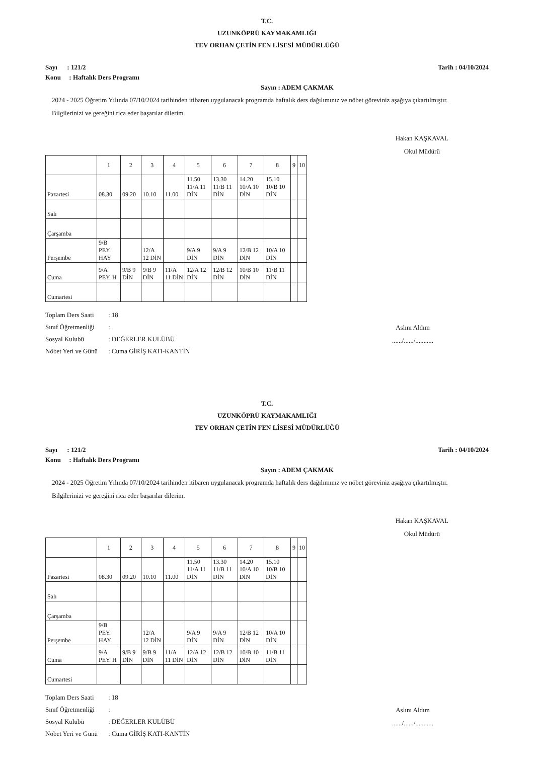T.C.
UZUNKÖPRÜ KAYMAKAMLIĞI
TEV ORHAN ÇETİN FEN LİSESİ MÜDÜRLÜĞÜ
Sayı : 121/2 Tarih : 04/10/2024
Konu : Haftalık Ders Programı
Sayın : ADEM ÇAKMAK
2024 - 2025 Öğretim Yılında 07/10/2024 tarihinden itibaren uygulanacak programda haftalık ders dağılımınız ve nöbet göreviniz aşağıya çıkartılmıştır.
Bilgilerinizi ve gereğini rica eder başarılar dilerim.
Hakan KAŞKAVAL
Okul Müdürü
| | 1 | 2 | 3 | 4 | 5 | 6 | 7 | 8 | 9 | 10 |
| Pazartesi | 08.30 | 09.20 | 10.10 | 11.00 | 11.50 11/A 11 DİN | 13.30 11/B 11 DİN | 14.20 10/A 10 DİN | 15.10 10/B 10 DİN | | |
| Salı | | | | | | | | | | |
| Çarşamba | | | | | | | | | | |
| Perşembe | 9/B PEY. HAY | | 12/A 12 DİN | | 9/A 9 DİN | 9/A 9 DİN | 12/B 12 DİN | 10/A 10 DİN | | |
| Cuma | 9/A PEY. H | 9/B 9 DİN | 9/B 9 DİN | 11/A 11 DİN | 12/A 12 DİN | 12/B 12 DİN | 10/B 10 DİN | 11/B 11 DİN | | |
| Cumartesi | | | | | | | | | | |
Toplam Ders Saati: 18
Aslını Aldım
....../....../...........
Sınıf Öğretmenliği:
Sosyal Kulubü: DEĞERLER KULÜBÜ
Nöbet Yeri ve Günü: Cuma GİRİŞ KATI-KANTİN
T.C.
UZUNKÖPRÜ KAYMAKAMLIĞI
TEV ORHAN ÇETİN FEN LİSESİ MÜDÜRLÜĞÜ
Sayı : 121/2 Tarih : 04/10/2024
Konu : Haftalık Ders Programı
Sayın : ADEM ÇAKMAK
2024 - 2025 Öğretim Yılında 07/10/2024 tarihinden itibaren uygulanacak programda haftalık ders dağılımınız ve nöbet göreviniz aşağıya çıkartılmıştır.
Bilgilerinizi ve gereğini rica eder başarılar dilerim.
Hakan KAŞKAVAL
Okul Müdürü
| | 1 | 2 | 3 | 4 | 5 | 6 | 7 | 8 | 9 | 10 |
| Pazartesi | 08.30 | 09.20 | 10.10 | 11.00 | 11.50 11/A 11 DİN | 13.30 11/B 11 DİN | 14.20 10/A 10 DİN | 15.10 10/B 10 DİN | | |
| Salı | | | | | | | | | | |
| Çarşamba | | | | | | | | | | |
| Perşembe | 9/B PEY. HAY | | 12/A 12 DİN | | 9/A 9 DİN | 9/A 9 DİN | 12/B 12 DİN | 10/A 10 DİN | | |
| Cuma | 9/A PEY. H | 9/B 9 DİN | 9/B 9 DİN | 11/A 11 DİN | 12/A 12 DİN | 12/B 12 DİN | 10/B 10 DİN | 11/B 11 DİN | | |
| Cumartesi | | | | | | | | | | |
Toplam Ders Saati: 18
Aslını Aldım
....../....../...........
Sınıf Öğretmenliği:
Sosyal Kulubü: DEĞERLER KULÜBÜ
Nöbet Yeri ve Günü: Cuma GİRİŞ KATI-KANTİN